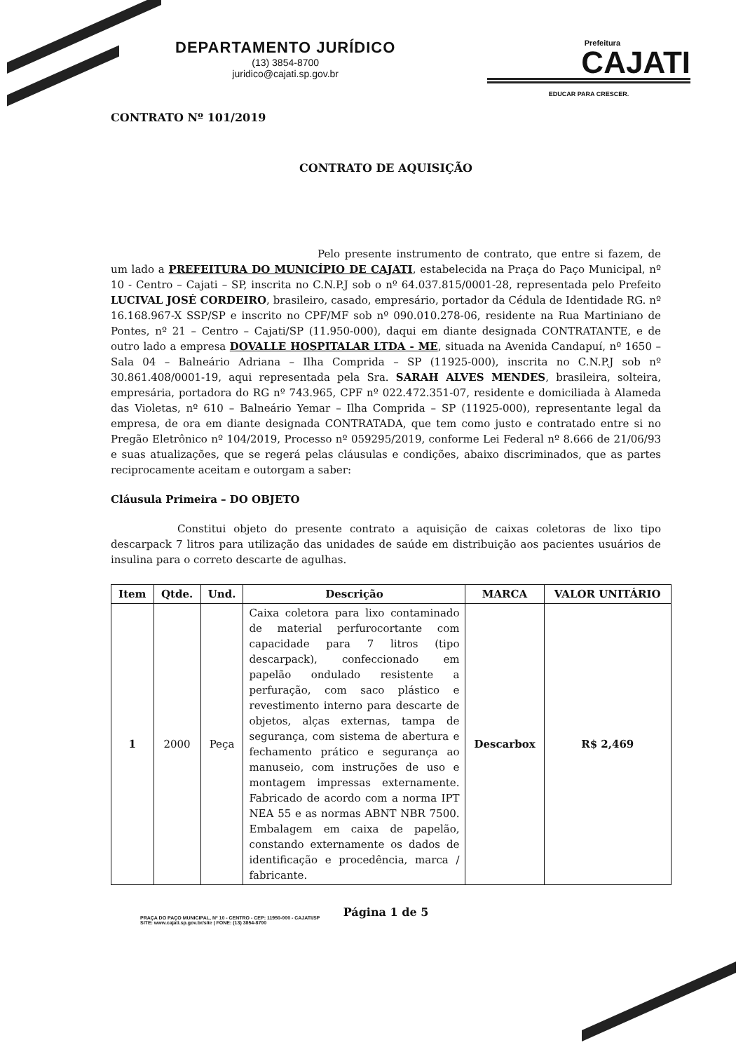DEPARTAMENTO JURÍDICO
(13) 3854-8700
juridico@cajati.sp.gov.br
Prefeitura
CAJATI
EDUCAR PARA CRESCER.
CONTRATO Nº 101/2019
CONTRATO DE AQUISIÇÃO
Pelo presente instrumento de contrato, que entre si fazem, de um lado a PREFEITURA DO MUNICÍPIO DE CAJATI, estabelecida na Praça do Paço Municipal, nº 10 - Centro – Cajati – SP, inscrita no C.N.P.J sob o nº 64.037.815/0001-28, representada pelo Prefeito LUCIVAL JOSÉ CORDEIRO, brasileiro, casado, empresário, portador da Cédula de Identidade RG. nº 16.168.967-X SSP/SP e inscrito no CPF/MF sob nº 090.010.278-06, residente na Rua Martiniano de Pontes, nº 21 – Centro – Cajati/SP (11.950-000), daqui em diante designada CONTRATANTE, e de outro lado a empresa DOVALLE HOSPITALAR LTDA - ME, situada na Avenida Candapuí, nº 1650 – Sala 04 – Balneário Adriana – Ilha Comprida – SP (11925-000), inscrita no C.N.P.J sob nº 30.861.408/0001-19, aqui representada pela Sra. SARAH ALVES MENDES, brasileira, solteira, empresária, portadora do RG nº 743.965, CPF nº 022.472.351-07, residente e domiciliada à Alameda das Violetas, nº 610 – Balneário Yemar – Ilha Comprida – SP (11925-000), representante legal da empresa, de ora em diante designada CONTRATADA, que tem como justo e contratado entre si no Pregão Eletrônico nº 104/2019, Processo nº 059295/2019, conforme Lei Federal nº 8.666 de 21/06/93 e suas atualizações, que se regerá pelas cláusulas e condições, abaixo discriminados, que as partes reciprocamente aceitam e outorgam a saber:
Cláusula Primeira – DO OBJETO
Constitui objeto do presente contrato a aquisição de caixas coletoras de lixo tipo descarpack 7 litros para utilização das unidades de saúde em distribuição aos pacientes usuários de insulina para o correto descarte de agulhas.
| Item | Qtde. | Und. | Descrição | MARCA | VALOR UNITÁRIO |
| --- | --- | --- | --- | --- | --- |
| 1 | 2000 | Peça | Caixa coletora para lixo contaminado de material perfurocortante com capacidade para 7 litros (tipo descarpack), confeccionado em papelão ondulado resistente a perfuração, com saco plástico e revestimento interno para descarte de objetos, alças externas, tampa de segurança, com sistema de abertura e fechamento prático e segurança ao manuseio, com instruções de uso e montagem impressas externamente. Fabricado de acordo com a norma IPT NEA 55 e as normas ABNT NBR 7500. Embalagem em caixa de papelão, constando externamente os dados de identificação e procedência, marca / fabricante. | Descarbox | R$ 2,469 |
Página 1 de 5
PRAÇA DO PAÇO MUNICIPAL, Nº 10 - CENTRO - CEP: 11950-000 - CAJATI/SP
SITE: www.cajati.sp.gov.br/site | FONE: (13) 3854-8700